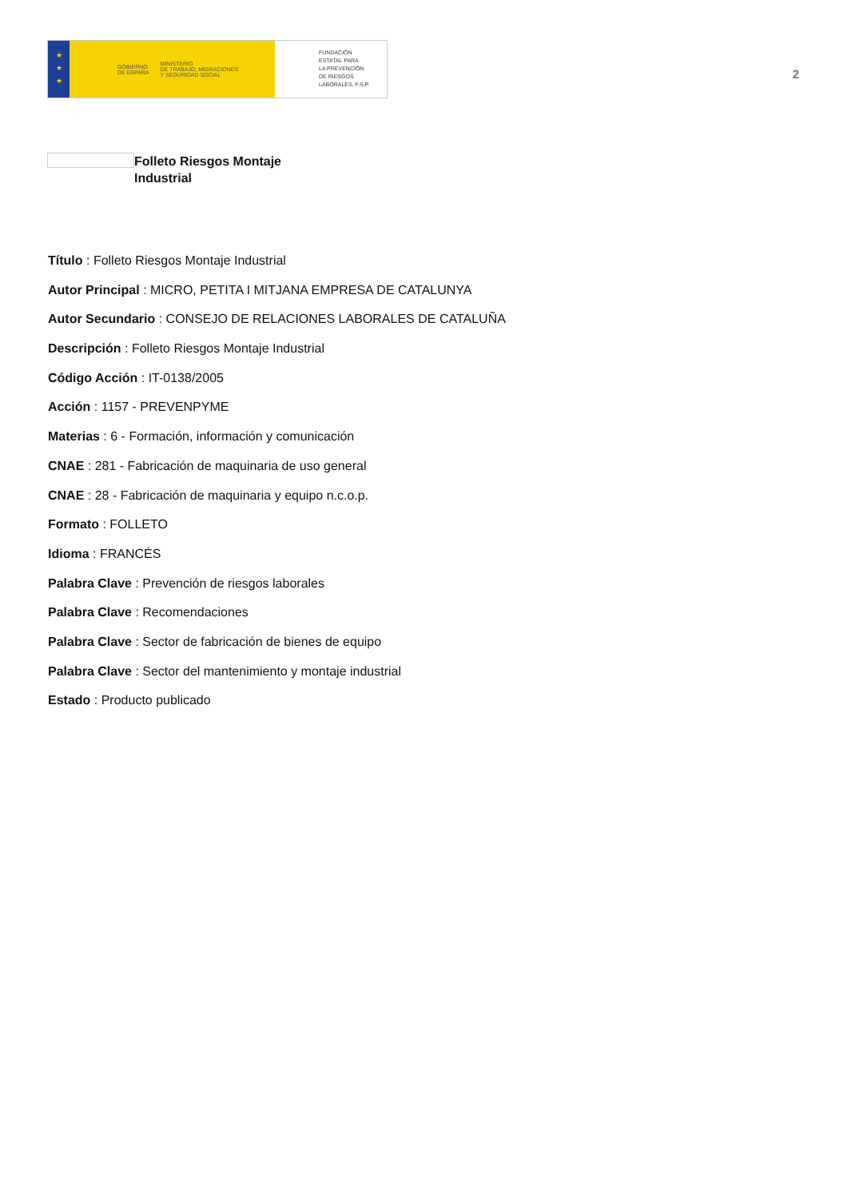★
★
★
GOBIERNO
DE ESPAÑA MINISTERIO
DE TRABAJO, MIGRACIONES
Y SEGURIDAD SOCIAL
FUNDACIÓN
ESTATAL PARA
LA PREVENCIÓN
DE RIESGOS
LABORALES, F.S.P.
2
Folleto Riesgos Montaje
Industrial
Título : Folleto Riesgos Montaje Industrial
Autor Principal : MICRO, PETITA I MITJANA EMPRESA DE CATALUNYA
Autor Secundario : CONSEJO DE RELACIONES LABORALES DE CATALUÑA
Descripción : Folleto Riesgos Montaje Industrial
Código Acción : IT-0138/2005
Acción : 1157 - PREVENPYME
Materias : 6 - Formación, información y comunicación
CNAE : 281 - Fabricación de maquinaria de uso general
CNAE : 28 - Fabricación de maquinaria y equipo n.c.o.p.
Formato : FOLLETO
Idioma : FRANCÉS
Palabra Clave : Prevención de riesgos laborales
Palabra Clave : Recomendaciones
Palabra Clave : Sector de fabricación de bienes de equipo
Palabra Clave : Sector del mantenimiento y montaje industrial
Estado : Producto publicado